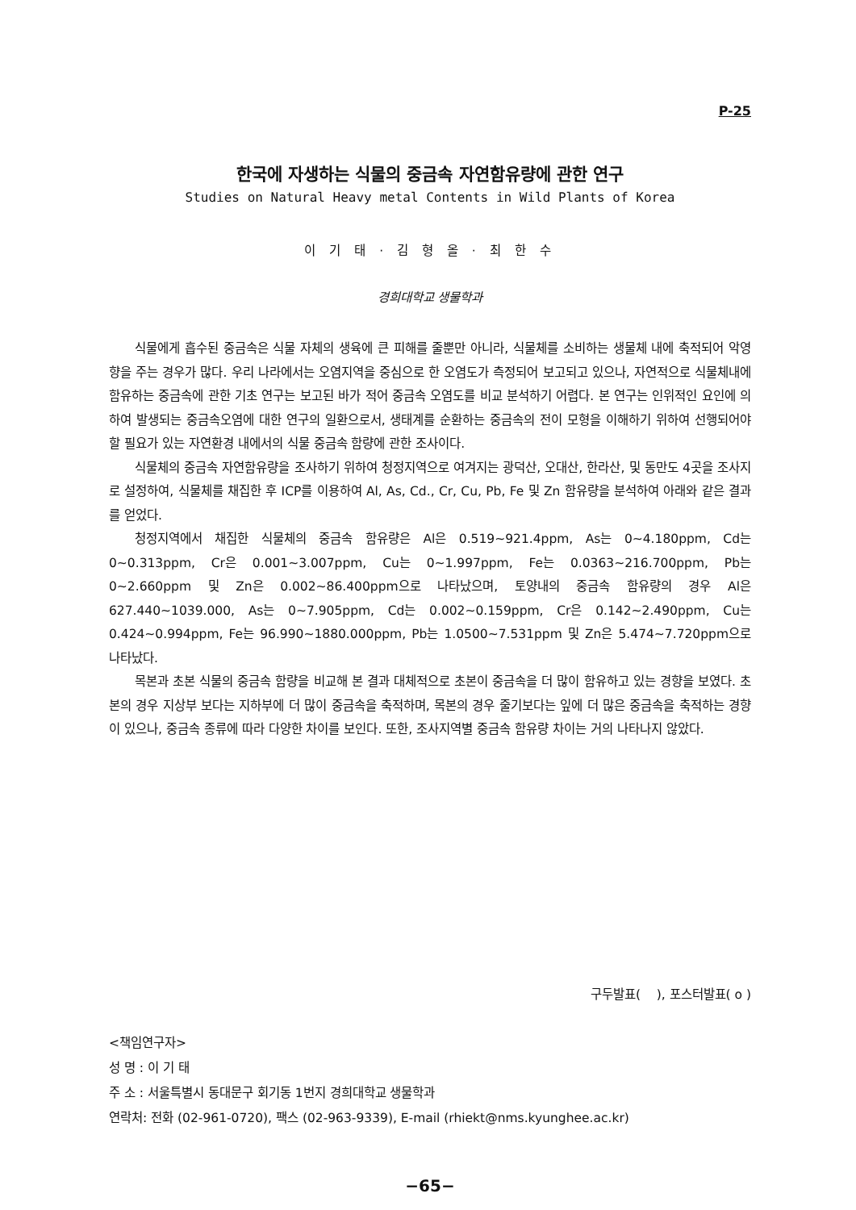P-25
한국에 자생하는 식물의 중금속 자연함유량에 관한 연구
Studies on Natural Heavy metal Contents in Wild Plants of Korea
이 기 태 · 김 형 올 · 최 한 수
경희대학교 생물학과
식물에게 흡수된 중금속은 식물 자체의 생육에 큰 피해를 줄뿐만 아니라, 식물체를 소비하는 생물체 내에 축적되어 악영향을 주는 경우가 많다. 우리 나라에서는 오염지역을 중심으로 한 오염도가 측정되어 보고되고 있으나, 자연적으로 식물체내에 함유하는 중금속에 관한 기초 연구는 보고된 바가 적어 중금속 오염도를 비교 분석하기 어렵다. 본 연구는 인위적인 요인에 의하여 발생되는 중금속오염에 대한 연구의 일환으로서, 생태계를 순환하는 중금속의 전이 모형을 이해하기 위하여 선행되어야 할 필요가 있는 자연환경 내에서의 식물 중금속 함량에 관한 조사이다.
식물체의 중금속 자연함유량을 조사하기 위하여 청정지역으로 여겨지는 광덕산, 오대산, 한라산, 및 동만도 4곳을 조사지로 설정하여, 식물체를 채집한 후 ICP를 이용하여 Al, As, Cd., Cr, Cu, Pb, Fe 및 Zn 함유량을 분석하여 아래와 같은 결과를 얻었다.
청정지역에서 채집한 식물체의 중금속 함유량은 Al은 0.519~921.4ppm, As는 0~4.180ppm, Cd는 0~0.313ppm, Cr은 0.001~3.007ppm, Cu는 0~1.997ppm, Fe는 0.0363~216.700ppm, Pb는 0~2.660ppm 및 Zn은 0.002~86.400ppm으로 나타났으며, 토양내의 중금속 함유량의 경우 Al은 627.440~1039.000, As는 0~7.905ppm, Cd는 0.002~0.159ppm, Cr은 0.142~2.490ppm, Cu는 0.424~0.994ppm, Fe는 96.990~1880.000ppm, Pb는 1.0500~7.531ppm 및 Zn은 5.474~7.720ppm으로 나타났다.
목본과 초본 식물의 중금속 함량을 비교해 본 결과 대체적으로 초본이 중금속을 더 많이 함유하고 있는 경향을 보였다. 초본의 경우 지상부 보다는 지하부에 더 많이 중금속을 축적하며, 목본의 경우 줄기보다는 잎에 더 많은 중금속을 축적하는 경향이 있으나, 중금속 종류에 따라 다양한 차이를 보인다. 또한, 조사지역별 중금속 함유량 차이는 거의 나타나지 않았다.
구두발표( ), 포스터발표( o )
<책임연구자>
성 명 : 이 기 태
주 소 : 서울특별시 동대문구 회기동 1번지 경희대학교 생물학과
연락처: 전화 (02-961-0720), 팩스 (02-963-9339), E-mail (rhiekt@nms.kyunghee.ac.kr)
−65−